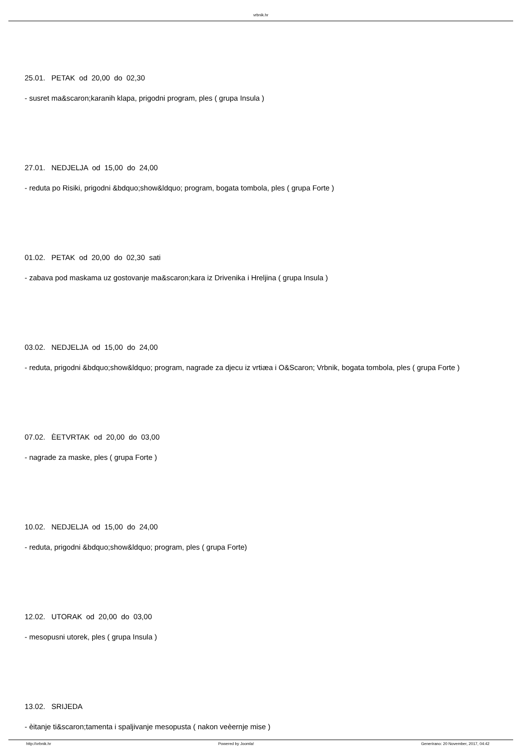vrbnik.hr
25.01. PETAK od 20,00 do 02,30
- susret ma&scaron;karanih klapa, prigodni program, ples ( grupa Insula )
27.01. NEDJELJA od 15,00 do 24,00
- reduta po Risiki, prigodni &bdquo;show&ldquo; program, bogata tombola, ples ( grupa Forte )
01.02. PETAK od 20,00 do 02,30 sati
- zabava pod maskama uz gostovanje ma&scaron;kara iz Drivenika i Hreljina ( grupa Insula )
03.02. NEDJELJA od 15,00 do 24,00
- reduta, prigodni &bdquo;show&ldquo; program, nagrade za djecu iz vrtiæa i O&Scaron; Vrbnik, bogata tombola, ples ( grupa Forte )
07.02. ÈETVRTAK od 20,00 do 03,00
- nagrade za maske, ples ( grupa Forte )
10.02. NEDJELJA od 15,00 do 24,00
- reduta, prigodni &bdquo;show&ldquo; program, ples ( grupa Forte)
12.02. UTORAK od 20,00 do 03,00
- mesopusni utorek, ples ( grupa Insula )
13.02. SRIJEDA
- èitanje ti&scaron;tamenta i spaljivanje mesopusta ( nakon veèernje mise )
http://vrbnik.hr Powered by Joomla! Generirano: 20 November, 2017, 04:42